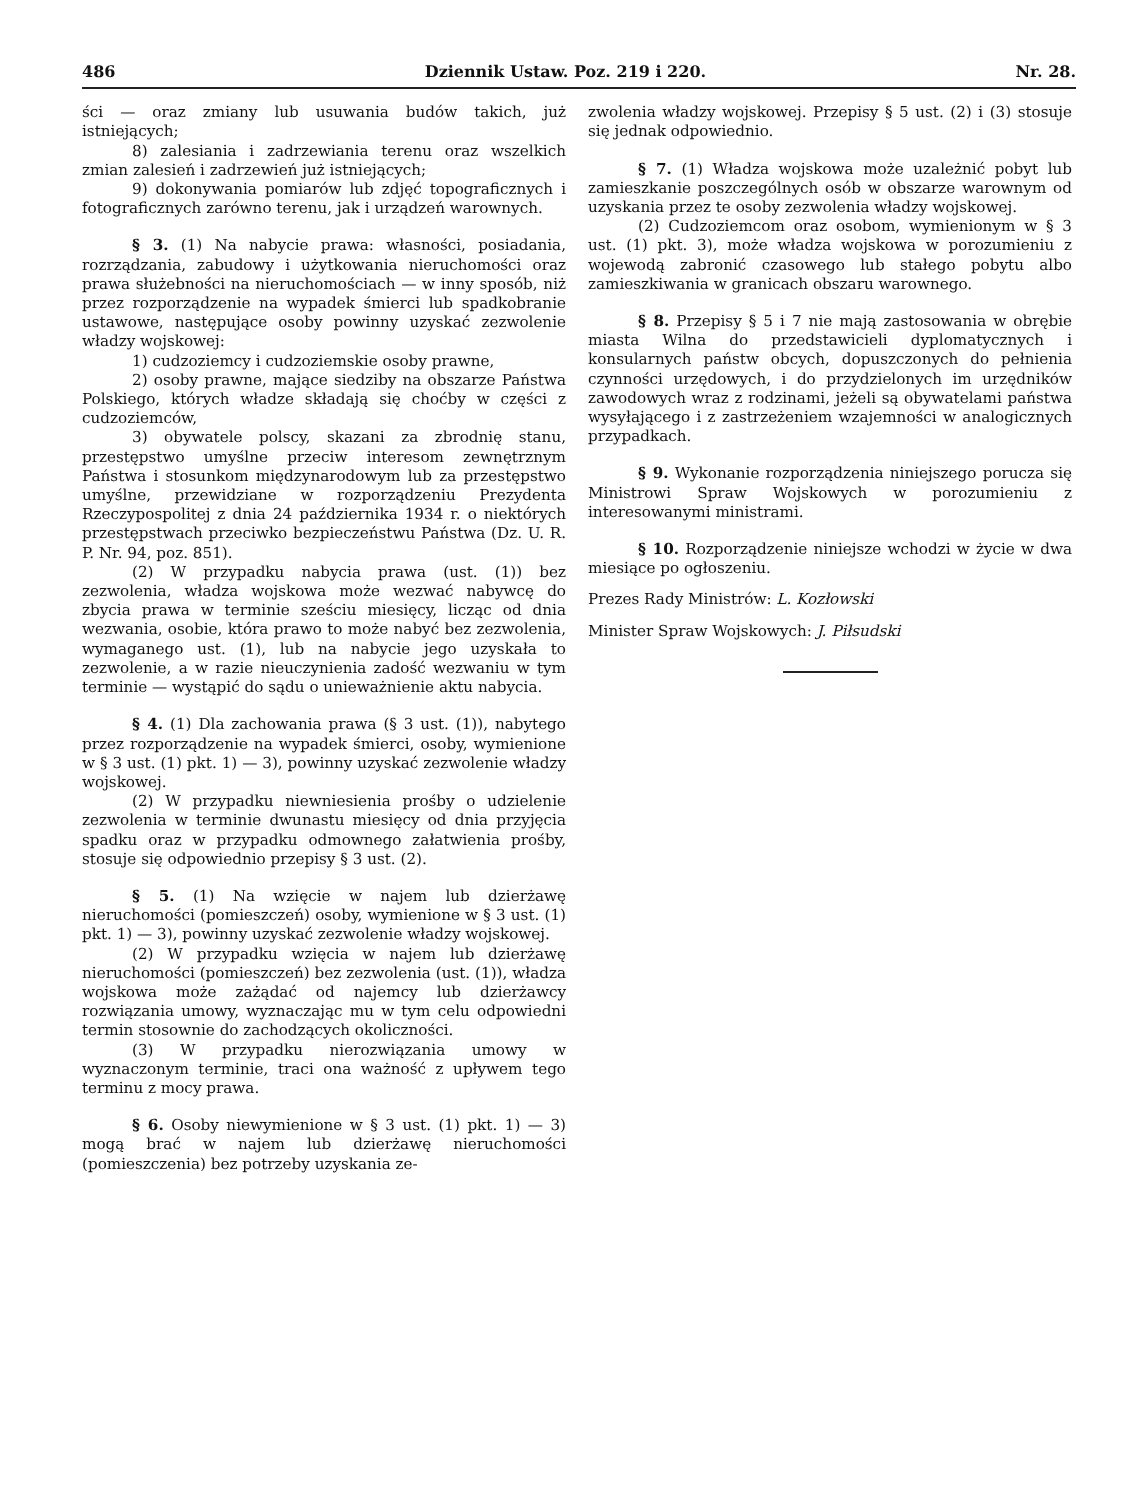486 Dziennik Ustaw. Poz. 219 i 220. Nr. 28.
ści — oraz zmiany lub usuwania budów takich, już istniejących;
8) zalesiania i zadrzewiania terenu oraz wszelkich zmian zalesień i zadrzewień już istniejących;
9) dokonywania pomiarów lub zdjęć topograficznych i fotograficznych zarówno terenu, jak i urządzeń warownych.
§ 3. (1) Na nabycie prawa: własności, posiadania, rozrządzania, zabudowy i użytkowania nieruchomości oraz prawa służebności na nieruchomościach — w inny sposób, niż przez rozporządzenie na wypadek śmierci lub spadkobranie ustawowe, następujące osoby powinny uzyskać zezwolenie władzy wojskowej:
1) cudzoziemcy i cudzoziemskie osoby prawne,
2) osoby prawne, mające siedziby na obszarze Państwa Polskiego, których władze składają się choćby w części z cudzoziemców,
3) obywatele polscy, skazani za zbrodnię stanu, przestępstwo umyślne przeciw interesom zewnętrznym Państwa i stosunkom międzynarodowym lub za przestępstwo umyślne, przewidziane w rozporządzeniu Prezydenta Rzeczypospolitej z dnia 24 października 1934 r. o niektórych przestępstwach przeciwko bezpieczeństwu Państwa (Dz. U. R. P. Nr. 94, poz. 851).
(2) W przypadku nabycia prawa (ust. (1)) bez zezwolenia, władza wojskowa może wezwać nabywcę do zbycia prawa w terminie sześciu miesięcy, licząc od dnia wezwania, osobie, która prawo to może nabyć bez zezwolenia, wymaganego ust. (1), lub na nabycie jego uzyskała to zezwolenie, a w razie nieuczynienia zadość wezwaniu w tym terminie — wystąpić do sądu o unieważnienie aktu nabycia.
§ 4. (1) Dla zachowania prawa (§ 3 ust. (1)), nabytego przez rozporządzenie na wypadek śmierci, osoby, wymienione w § 3 ust. (1) pkt. 1) — 3), powinny uzyskać zezwolenie władzy wojskowej.
(2) W przypadku niewniesienia prośby o udzielenie zezwolenia w terminie dwunastu miesięcy od dnia przyjęcia spadku oraz w przypadku odmownego załatwienia prośby, stosuje się odpowiednio przepisy § 3 ust. (2).
§ 5. (1) Na wzięcie w najem lub dzierżawę nieruchomości (pomieszczeń) osoby, wymienione w § 3 ust. (1) pkt. 1) — 3), powinny uzyskać zezwolenie władzy wojskowej.
(2) W przypadku wzięcia w najem lub dzierżawę nieruchomości (pomieszczeń) bez zezwolenia (ust. (1)), władza wojskowa może zażądać od najemcy lub dzierżawcy rozwiązania umowy, wyznaczając mu w tym celu odpowiedni termin stosownie do zachodzących okoliczności.
(3) W przypadku nierozwiązania umowy w wyznaczonym terminie, traci ona ważność z upływem tego terminu z mocy prawa.
§ 6. Osoby niewymienione w § 3 ust. (1) pkt. 1) — 3) mogą brać w najem lub dzierżawę nieruchomości (pomieszczenia) bez potrzeby uzyskania ze-
zwolenia władzy wojskowej. Przepisy § 5 ust. (2) i (3) stosuje się jednak odpowiednio.
§ 7. (1) Władza wojskowa może uzależnić pobyt lub zamieszkanie poszczególnych osób w obszarze warownym od uzyskania przez te osoby zezwolenia władzy wojskowej.
(2) Cudzoziemcom oraz osobom, wymienionym w § 3 ust. (1) pkt. 3), może władza wojskowa w porozumieniu z wojewodą zabronić czasowego lub stałego pobytu albo zamieszkiwania w granicach obszaru warownego.
§ 8. Przepisy § 5 i 7 nie mają zastosowania w obrębie miasta Wilna do przedstawicieli dyplomatycznych i konsularnych państw obcych, dopuszczonych do pełnienia czynności urzędowych, i do przydzielonych im urzędników zawodowych wraz z rodzinami, jeżeli są obywatelami państwa wysyłającego i z zastrzeżeniem wzajemności w analogicznych przypadkach.
§ 9. Wykonanie rozporządzenia niniejszego porucza się Ministrowi Spraw Wojskowych w porozumieniu z interesowanymi ministrami.
§ 10. Rozporządzenie niniejsze wchodzi w życie w dwa miesiące po ogłoszeniu.
Prezes Rady Ministrów: L. Kozłowski
Minister Spraw Wojskowych: J. Piłsudski